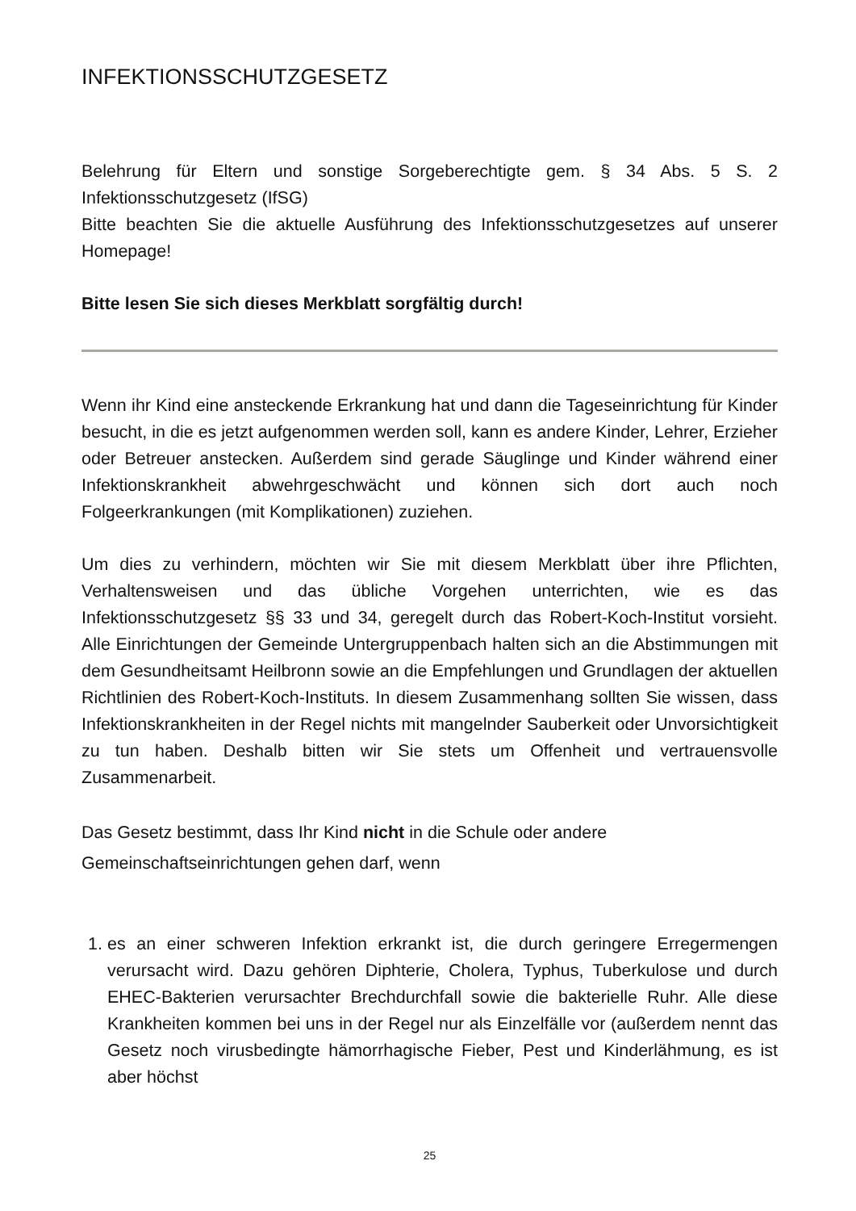INFEKTIONSSCHUTZGESETZ
Belehrung für Eltern und sonstige Sorgeberechtigte gem. § 34 Abs. 5 S. 2 Infektionsschutzgesetz (IfSG)
Bitte beachten Sie die aktuelle Ausführung des Infektionsschutzgesetzes auf unserer Homepage!
Bitte lesen Sie sich dieses Merkblatt sorgfältig durch!
Wenn ihr Kind eine ansteckende Erkrankung hat und dann die Tageseinrichtung für Kinder besucht, in die es jetzt aufgenommen werden soll, kann es andere Kinder, Lehrer, Erzieher oder Betreuer anstecken. Außerdem sind gerade Säuglinge und Kinder während einer Infektionskrankheit abwehrgeschwächt und können sich dort auch noch Folgeerkrankungen (mit Komplikationen) zuziehen.
Um dies zu verhindern, möchten wir Sie mit diesem Merkblatt über ihre Pflichten, Verhaltensweisen und das übliche Vorgehen unterrichten, wie es das Infektionsschutzgesetz §§ 33 und 34, geregelt durch das Robert-Koch-Institut vorsieht. Alle Einrichtungen der Gemeinde Untergruppenbach halten sich an die Abstimmungen mit dem Gesundheitsamt Heilbronn sowie an die Empfehlungen und Grundlagen der aktuellen Richtlinien des Robert-Koch-Instituts. In diesem Zusammenhang sollten Sie wissen, dass Infektionskrankheiten in der Regel nichts mit mangelnder Sauberkeit oder Unvorsichtigkeit zu tun haben. Deshalb bitten wir Sie stets um Offenheit und vertrauensvolle Zusammenarbeit.
Das Gesetz bestimmt, dass Ihr Kind nicht in die Schule oder andere
Gemeinschaftseinrichtungen gehen darf, wenn
1. es an einer schweren Infektion erkrankt ist, die durch geringere Erregermengen verursacht wird. Dazu gehören Diphterie, Cholera, Typhus, Tuberkulose und durch EHEC-Bakterien verursachter Brechdurchfall sowie die bakterielle Ruhr. Alle diese Krankheiten kommen bei uns in der Regel nur als Einzelfälle vor (außerdem nennt das Gesetz noch virusbedingte hämorrhagische Fieber, Pest und Kinderlähmung, es ist aber höchst
25